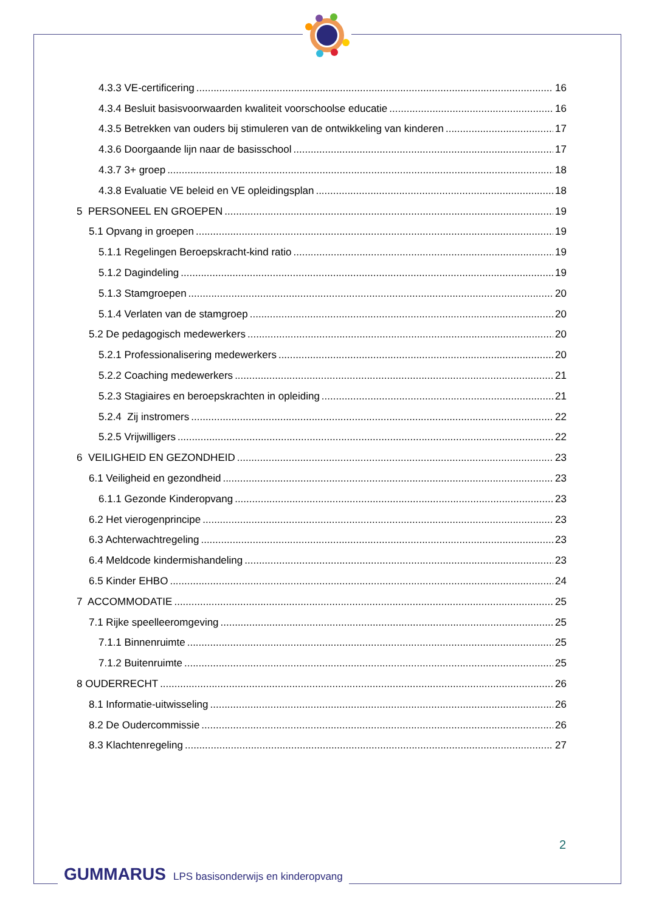4.3.3 VE-certificering 16
4.3.4 Besluit basisvoorwaarden kwaliteit voorschoolse educatie 16
4.3.5 Betrekken van ouders bij stimuleren van de ontwikkeling van kinderen 17
4.3.6 Doorgaande lijn naar de basisschool 17
4.3.7 3+ groep 18
4.3.8 Evaluatie VE beleid en VE opleidingsplan 18
5 PERSONEEL EN GROEPEN 19
5.1 Opvang in groepen 19
5.1.1 Regelingen Beroepskracht-kind ratio 19
5.1.2 Dagindeling 19
5.1.3 Stamgroepen 20
5.1.4 Verlaten van de stamgroep 20
5.2 De pedagogisch medewerkers 20
5.2.1 Professionalisering medewerkers 20
5.2.2 Coaching medewerkers 21
5.2.3 Stagiaires en beroepskrachten in opleiding 21
5.2.4 Zij instromers 22
5.2.5 Vrijwilligers 22
6 VEILIGHEID EN GEZONDHEID 23
6.1 Veiligheid en gezondheid 23
6.1.1 Gezonde Kinderopvang 23
6.2 Het vierogenprincipe 23
6.3 Achterwachtregeling 23
6.4 Meldcode kindermishandeling 23
6.5 Kinder EHBO 24
7 ACCOMMODATIE 25
7.1 Rijke speelleeromgeving 25
7.1.1 Binnenruimte 25
7.1.2 Buitenruimte 25
8 OUDERRECHT 26
8.1 Informatie-uitwisseling 26
8.2 De Oudercommissie 26
8.3 Klachtenregeling 27
2
GUMMARUS LPS basisonderwijs en kinderopvang